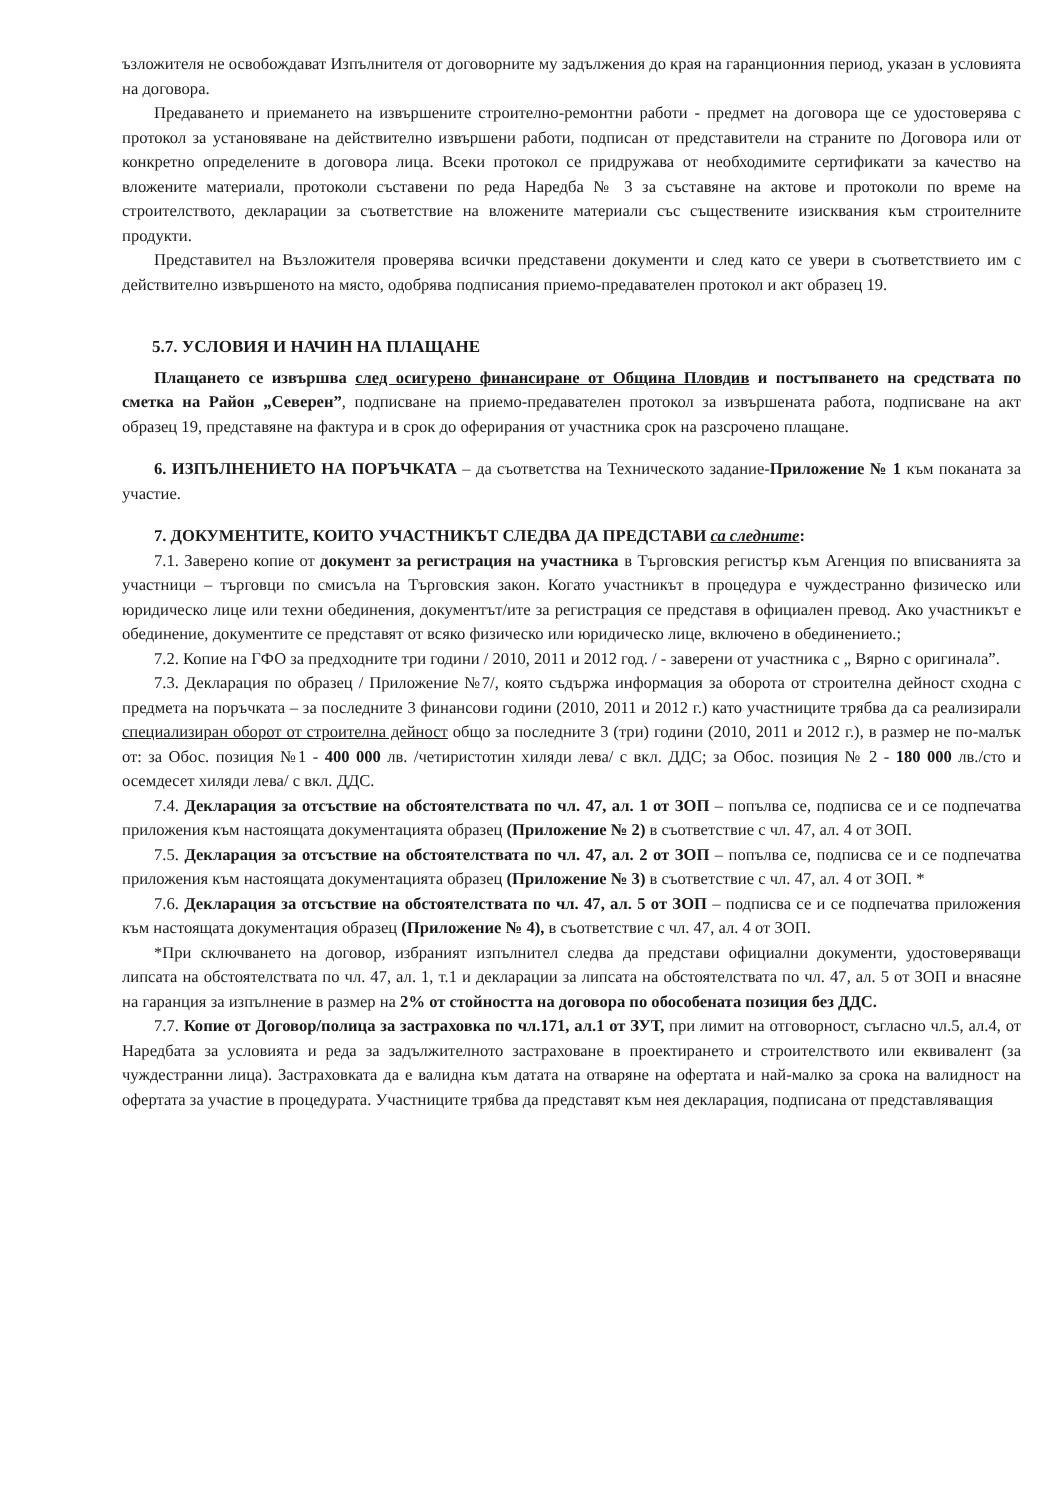ъзложителя не освобождават Изпълнителя от договорните му задължения до края на гаранционния период, указан в условията на договора.
Предаването и приемането на извършените строително-ремонтни работи - предмет на договора ще се удостоверява с протокол за установяване на действително извършени работи, подписан от представители на страните по Договора или от конкретно определените в договора лица. Всеки протокол се придружава от необходимите сертификати за качество на вложените материали, протоколи съставени по реда Наредба № 3 за съставяне на актове и протоколи по време на строителството, декларации за съответствие на вложените материали със съществените изисквания към строителните продукти.
Представител на Възложителя проверява всички представени документи и след като се увери в съответствието им с действително извършеното на място, одобрява подписания приемо-предавателен протокол и акт образец 19.
5.7. УСЛОВИЯ И НАЧИН НА ПЛАЩАНЕ
Плащането се извършва след осигурено финансиране от Община Пловдив и постъпването на средствата по сметка на Район „Северен”, подписване на приемо-предавателен протокол за извършената работа, подписване на акт образец 19, представяне на фактура и в срок до оферирания от участника срок на разсрочено плащане.
6. ИЗПЪЛНЕНИЕТО НА ПОРЪЧКАТА – да съответства на Техническото задание-Приложение № 1 към поканата за участие.
7. ДОКУМЕНТИТЕ, КОИТО УЧАСТНИКЪТ СЛЕДВА ДА ПРЕДСТАВИ са следните:
7.1. Заверено копие от документ за регистрация на участника в Търговския регистър към Агенция по вписванията за участници – търговци по смисъла на Търговския закон. Когато участникът в процедура е чуждестранно физическо или юридическо лице или техни обединения, документът/ите за регистрация се представя в официален превод. Ако участникът е обединение, документите се представят от всяко физическо или юридическо лице, включено в обединението.;
7.2. Копие на ГФО за предходните три години / 2010, 2011 и 2012 год. / - заверени от участника с „ Вярно с оригинала”.
7.3. Декларация по образец / Приложение №7/, която съдържа информация за оборота от строителна дейност сходна с предмета на поръчката – за последните 3 финансови години (2010, 2011 и 2012 г.) като участниците трябва да са реализирали специализиран оборот от строителна дейност общо за последните 3 (три) години (2010, 2011 и 2012 г.), в размер не по-малък от: за Обос. позиция №1 - 400 000 лв. /четиристотин хиляди лева/ с вкл. ДДС; за Обос. позиция № 2 - 180 000 лв./сто и осемдесет хиляди лева/ с вкл. ДДС.
7.4. Декларация за отсъствие на обстоятелствата по чл. 47, ал. 1 от ЗОП – попълва се, подписва се и се подпечатва приложения към настоящата документацията образец (Приложение № 2) в съответствие с чл. 47, ал. 4 от ЗОП.
7.5. Декларация за отсъствие на обстоятелствата по чл. 47, ал. 2 от ЗОП – попълва се, подписва се и се подпечатва приложения към настоящата документацията образец (Приложение № 3) в съответствие с чл. 47, ал. 4 от ЗОП. *
7.6. Декларация за отсъствие на обстоятелствата по чл. 47, ал. 5 от ЗОП – подписва се и се подпечатва приложения към настоящата документация образец (Приложение № 4), в съответствие с чл. 47, ал. 4 от ЗОП.
*При сключването на договор, избраният изпълнител следва да представи официални документи, удостоверяващи липсата на обстоятелствата по чл. 47, ал. 1, т.1 и декларации за липсата на обстоятелствата по чл. 47, ал. 5 от ЗОП и внасяне на гаранция за изпълнение в размер на 2% от стойността на договора по обособената позиция без ДДС.
7.7. Копие от Договор/полица за застраховка по чл.171, ал.1 от ЗУТ, при лимит на отговорност, съгласно чл.5, ал.4, от Наредбата за условията и реда за задължителното застраховане в проектирането и строителството или еквивалент (за чуждестранни лица). Застраховката да е валидна към датата на отваряне на офертата и най-малко за срока на валидност на офертата за участие в процедурата. Участниците трябва да представят към нея декларация, подписана от представляващия